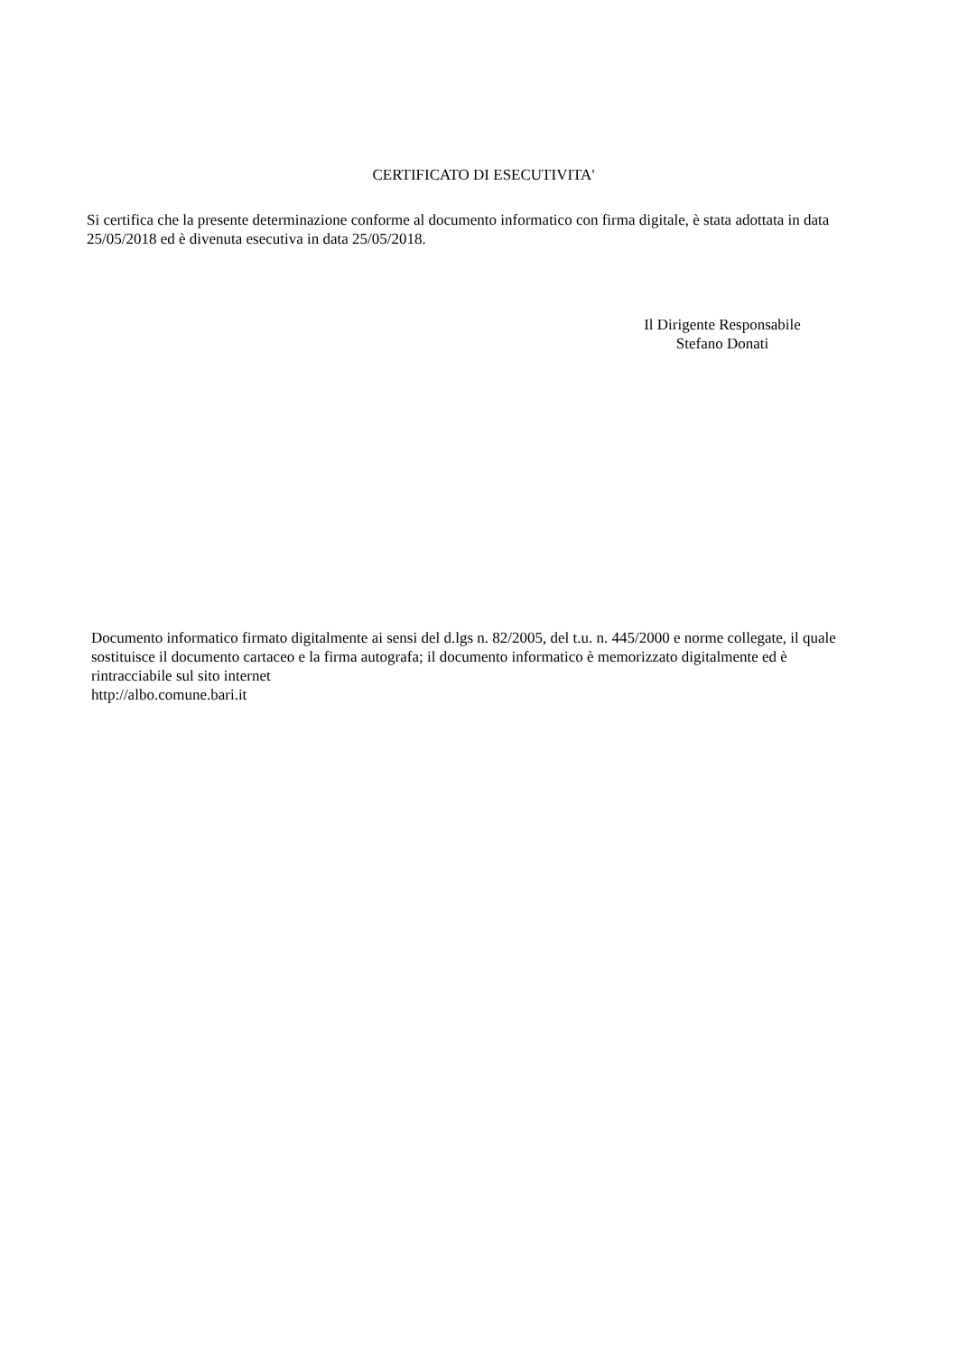CERTIFICATO DI ESECUTIVITA'
Si certifica che la presente determinazione conforme al documento informatico con firma digitale, è stata adottata in data 25/05/2018 ed è divenuta esecutiva in data 25/05/2018.
Il Dirigente Responsabile
Stefano Donati
Documento informatico firmato digitalmente ai sensi del d.lgs n. 82/2005, del t.u. n. 445/2000 e norme collegate, il quale sostituisce il documento cartaceo e la firma autografa; il documento informatico è memorizzato digitalmente ed è rintracciabile sul sito internet
http://albo.comune.bari.it